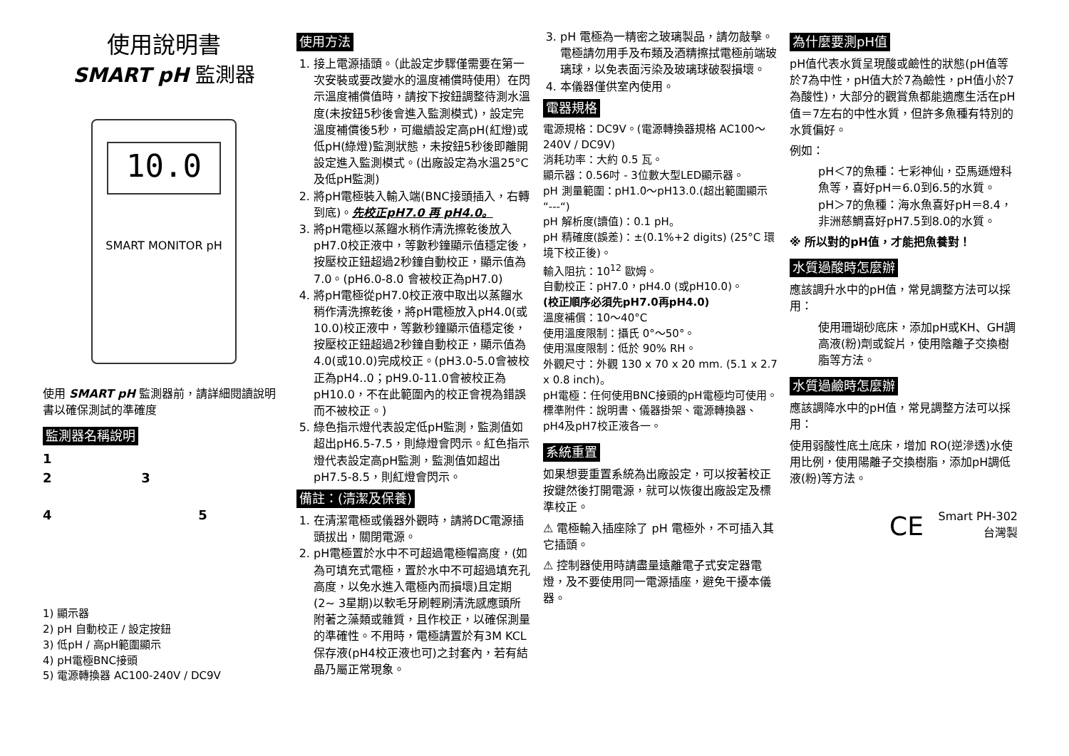使用說明書
SMART pH 監測器
10.0
SMART MONITOR pH
使用 SMART pH 監測器前，請詳細閱讀說明書以確保測試的準確度
監測器名稱說明
1
2 3
4 5
1) 顯示器
2) pH 自動校正 / 設定按鈕
3) 低pH / 高pH範圍顯示
4) pH電極BNC接頭
5) 電源轉換器 AC100-240V / DC9V
使用方法
1. 接上電源插頭。（此設定步驟僅需要在第一次安裝或要改變水的溫度補償時使用）在閃示溫度補償值時，請按下按鈕調整待測水溫度(未按鈕5秒後會進入監測模式)，設定完溫度補償後5秒，可繼續設定高pH(紅燈)或低pH(綠燈)監測狀態，未按鈕5秒後即離開設定進入監測模式。(出廠設定為水溫25°C及低pH監測)
2. 將pH電極裝入輸入端(BNC接頭插入，右轉到底)。先校正pH7.0 再 pH4.0。
3. 將pH電極以蒸餾水稍作清洗擦乾後放入pH7.0校正液中，等數秒鐘顯示值穩定後，按壓校正鈕超過2秒鐘自動校正，顯示值為7.0。(pH6.0-8.0 會被校正為pH7.0)
4. 將pH電極從pH7.0校正液中取出以蒸餾水稍作清洗擦乾後，將pH電極放入pH4.0(或10.0)校正液中，等數秒鐘顯示值穩定後，按壓校正鈕超過2秒鐘自動校正，顯示值為4.0(或10.0)完成校正。(pH3.0-5.0會被校正為pH4..0；pH9.0-11.0會被校正為 pH10.0，不在此範圍內的校正會視為錯誤而不被校正。)
5. 綠色指示燈代表設定低pH監測，監測值如超出pH6.5-7.5，則綠燈會閃示。紅色指示燈代表設定高pH監測，監測值如超出pH7.5-8.5，則紅燈會閃示。
備註：(清潔及保養)
1. 在清潔電極或儀器外觀時，請將DC電源插頭拔出，關閉電源。
2. pH電極置於水中不可超過電極帽高度，(如為可填充式電極，置於水中不可超過填充孔高度，以免水進入電極內而損壞)且定期(2~ 3星期)以軟毛牙刷輕刷清洗感應頭所附著之藻類或雜質，且作校正，以確保測量的準確性。不用時，電極請置於有3M KCL保存液(pH4校正液也可)之封套內，若有結晶乃屬正常現象。
3. pH 電極為一精密之玻璃製品，請勿敲擊。電極請勿用手及布類及酒精擦拭電極前端玻璃球，以免表面污染及玻璃球破裂損壞。
4. 本儀器僅供室內使用。
電器規格
電源規格：DC9V。(電源轉換器規格 AC100～240V / DC9V)
消耗功率：大約 0.5 瓦。
顯示器：0.56吋 - 3位數大型LED顯示器。
pH 測量範圍：pH1.0～pH13.0.(超出範圍顯示 “---“)
pH 解析度(讀值)：0.1 pH。
pH 精確度(誤差)：±(0.1%+2 digits) (25°C 環境下校正後)。
輸入阻抗：10<sup>12</sup> 歐姆。
自動校正：pH7.0，pH4.0 (或pH10.0)。
(校正順序必須先pH7.0再pH4.0)
溫度補償：10～40°C
使用溫度限制：攝氏 0°～50°。
使用濕度限制：低於 90% RH。
外觀尺寸：外觀 130 x 70 x 20 mm. (5.1 x 2.7 x 0.8 inch)。
pH電極：任何使用BNC接頭的pH電極均可使用。
標準附件：說明書、儀器掛架、電源轉換器、pH4及pH7校正液各一。
系統重置
如果想要重置系統為出廠設定，可以按著校正按鍵然後打開電源，就可以恢復出廠設定及標準校正。
⚠ 電極輸入插座除了 pH 電極外，不可插入其它插頭。
⚠ 控制器使用時請盡量遠離電子式安定器電燈，及不要使用同一電源插座，避免干擾本儀器。
為什麼要測pH值
pH值代表水質呈現酸或鹼性的狀態(pH值等於7為中性，pH值大於7為鹼性，pH值小於7為酸性)，大部分的觀賞魚都能適應生活在pH值＝7左右的中性水質，但許多魚種有特別的水質偏好。
例如：
pH＜7的魚種：七彩神仙，亞馬遜燈科魚等，喜好pH＝6.0到6.5的水質。
pH＞7的魚種：海水魚喜好pH＝8.4，非洲慈鯛喜好pH7.5到8.0的水質。
※ 所以對的pH值，才能把魚養對！
水質過酸時怎麼辦
應該調升水中的pH值，常見調整方法可以採用：
使用珊瑚砂底床，添加pH或KH、GH調高液(粉)劑或錠片，使用陰離子交換樹脂等方法。
水質過鹼時怎麼辦
應該調降水中的pH值，常見調整方法可以採用：
使用弱酸性底土底床，增加 RO(逆滲透)水使用比例，使用陽離子交換樹脂，添加pH調低液(粉)等方法。
CE Smart PH-302
台灣製